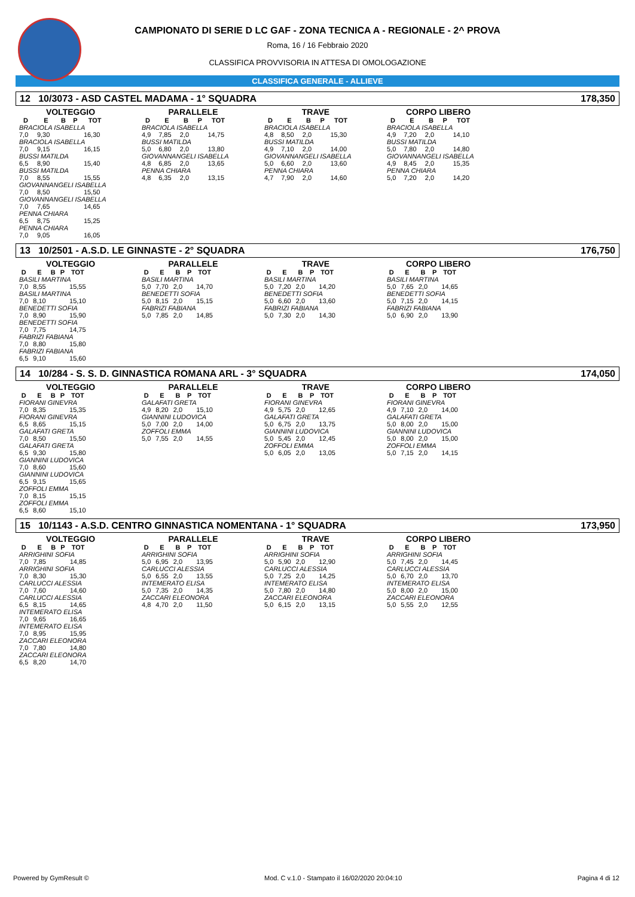CAMPIONATO DI SERIE D LC GAF - ZONA TECNICA A - REGIONALE - 2^ PROVA
Roma, 16 / 16 Febbraio 2020
CLASSIFICA PROVVISORIA IN ATTESA DI OMOLOGAZIONE
CLASSIFICA GENERALE - ALLIEVE
12 10/3073 - ASD CASTEL MADAMA - 1° SQUADRA 178,350
VOLTEGGIO
| D | E | B | P | TOT |
| --- | --- | --- | --- | --- |
| BRACIOLA ISABELLA | | | | |
| 7,0 | 9,30 | | | 16,30 |
| BRACIOLA ISABELLA | | | | |
| 7,0 | 9,15 | | | 16,15 |
| BUSSI MATILDA | | | | |
| 6,5 | 8,90 | | | 15,40 |
| BUSSI MATILDA | | | | |
| 7,0 | 8,55 | | | 15,55 |
| GIOVANNANGELI ISABELLA | | | | |
| 7,0 | 8,50 | | | 15,50 |
| GIOVANNANGELI ISABELLA | | | | |
| 7,0 | 7,65 | | | 14,65 |
| PENNA CHIARA | | | | |
| 6,5 | 8,75 | | | 15,25 |
| PENNA CHIARA | | | | |
| 7,0 | 9,05 | | | 16,05 |
PARALLELE
| D | E | B | P | TOT |
| --- | --- | --- | --- | --- |
| BRACIOLA ISABELLA | | | | |
| 4,9 | 7,85 | 2,0 | | 14,75 |
| BUSSI MATILDA | | | | |
| 5,0 | 6,80 | 2,0 | | 13,80 |
| GIOVANNANGELI ISABELLA | | | | |
| 4,8 | 6,85 | 2,0 | | 13,65 |
| PENNA CHIARA | | | | |
| 4,8 | 6,35 | 2,0 | | 13,15 |
TRAVE
| D | E | B | P | TOT |
| --- | --- | --- | --- | --- |
| BRACIOLA ISABELLA | | | | |
| 4,8 | 8,50 | 2,0 | | 15,30 |
| BUSSI MATILDA | | | | |
| 4,9 | 7,10 | 2,0 | | 14,00 |
| GIOVANNANGELI ISABELLA | | | | |
| 5,0 | 6,60 | 2,0 | | 13,60 |
| PENNA CHIARA | | | | |
| 4,7 | 7,90 | 2,0 | | 14,60 |
CORPO LIBERO
| D | E | B | P | TOT |
| --- | --- | --- | --- | --- |
| BRACIOLA ISABELLA | | | | |
| 4,9 | 7,20 | 2,0 | | 14,10 |
| BUSSI MATILDA | | | | |
| 5,0 | 7,80 | 2,0 | | 14,80 |
| GIOVANNANGELI ISABELLA | | | | |
| 4,9 | 8,45 | 2,0 | | 15,35 |
| PENNA CHIARA | | | | |
| 5,0 | 7,20 | 2,0 | | 14,20 |
13 10/2501 - A.S.D. LE GINNASTE - 2° SQUADRA 176,750
VOLTEGGIO
| D | E | B | P | TOT |
| --- | --- | --- | --- | --- |
| BASILI MARTINA | | | | |
| 7,0 | 8,55 | | | 15,55 |
| BASILI MARTINA | | | | |
| 7,0 | 8,10 | | | 15,10 |
| BENEDETTI SOFIA | | | | |
| 7,0 | 8,90 | | | 15,90 |
| BENEDETTI SOFIA | | | | |
| 7,0 | 7,75 | | | 14,75 |
| FABRIZI FABIANA | | | | |
| 7,0 | 8,80 | | | 15,80 |
| FABRIZI FABIANA | | | | |
| 6,5 | 9,10 | | | 15,60 |
PARALLELE
| D | E | B | P | TOT |
| --- | --- | --- | --- | --- |
| BASILI MARTINA | | | | |
| 5,0 | 7,70 | 2,0 | | 14,70 |
| BENEDETTI SOFIA | | | | |
| 5,0 | 8,15 | 2,0 | | 15,15 |
| FABRIZI FABIANA | | | | |
| 5,0 | 7,85 | 2,0 | | 14,85 |
TRAVE
| D | E | B | P | TOT |
| --- | --- | --- | --- | --- |
| BASILI MARTINA | | | | |
| 5,0 | 7,20 | 2,0 | | 14,20 |
| BENEDETTI SOFIA | | | | |
| 5,0 | 6,60 | 2,0 | | 13,60 |
| FABRIZI FABIANA | | | | |
| 5,0 | 7,30 | 2,0 | | 14,30 |
CORPO LIBERO
| D | E | B | P | TOT |
| --- | --- | --- | --- | --- |
| BASILI MARTINA | | | | |
| 5,0 | 7,65 | 2,0 | | 14,65 |
| BENEDETTI SOFIA | | | | |
| 5,0 | 7,15 | 2,0 | | 14,15 |
| FABRIZI FABIANA | | | | |
| 5,0 | 6,90 | 2,0 | | 13,90 |
14 10/284 - S. S. D. GINNASTICA ROMANA ARL - 3° SQUADRA 174,050
VOLTEGGIO
| D | E | B | P | TOT |
| --- | --- | --- | --- | --- |
| FIORANI GINEVRA | | | | |
| 7,0 | 8,35 | | | 15,35 |
| FIORANI GINEVRA | | | | |
| 6,5 | 8,65 | | | 15,15 |
| GALAFATI GRETA | | | | |
| 7,0 | 8,50 | | | 15,50 |
| GALAFATI GRETA | | | | |
| 6,5 | 9,30 | | | 15,80 |
| GIANNINI LUDOVICA | | | | |
| 7,0 | 8,60 | | | 15,60 |
| GIANNINI LUDOVICA | | | | |
| 6,5 | 9,15 | | | 15,65 |
| ZOFFOLI EMMA | | | | |
| 7,0 | 8,15 | | | 15,15 |
| ZOFFOLI EMMA | | | | |
| 6,5 | 8,60 | | | 15,10 |
PARALLELE
| D | E | B | P | TOT |
| --- | --- | --- | --- | --- |
| GALAFATI GRETA | | | | |
| 4,9 | 8,20 | 2,0 | | 15,10 |
| GIANNINI LUDOVICA | | | | |
| 5,0 | 7,00 | 2,0 | | 14,00 |
| ZOFFOLI EMMA | | | | |
| 5,0 | 7,55 | 2,0 | | 14,55 |
TRAVE
| D | E | B | P | TOT |
| --- | --- | --- | --- | --- |
| FIORANI GINEVRA | | | | |
| 4,9 | 5,75 | 2,0 | | 12,65 |
| GALAFATI GRETA | | | | |
| 5,0 | 6,75 | 2,0 | | 13,75 |
| GIANNINI LUDOVICA | | | | |
| 5,0 | 5,45 | 2,0 | | 12,45 |
| ZOFFOLI EMMA | | | | |
| 5,0 | 6,05 | 2,0 | | 13,05 |
CORPO LIBERO
| D | E | B | P | TOT |
| --- | --- | --- | --- | --- |
| FIORANI GINEVRA | | | | |
| 4,9 | 7,10 | 2,0 | | 14,00 |
| GALAFATI GRETA | | | | |
| 5,0 | 8,00 | 2,0 | | 15,00 |
| GIANNINI LUDOVICA | | | | |
| 5,0 | 8,00 | 2,0 | | 15,00 |
| ZOFFOLI EMMA | | | | |
| 5,0 | 7,15 | 2,0 | | 14,15 |
15 10/1143 - A.S.D. CENTRO GINNASTICA NOMENTANA - 1° SQUADRA 173,950
VOLTEGGIO
| D | E | B | P | TOT |
| --- | --- | --- | --- | --- |
| ARRIGHINI SOFIA | | | | |
| 7,0 | 7,85 | | | 14,85 |
| ARRIGHINI SOFIA | | | | |
| 7,0 | 8,30 | | | 15,30 |
| CARLUCCI ALESSIA | | | | |
| 7,0 | 7,60 | | | 14,60 |
| CARLUCCI ALESSIA | | | | |
| 6,5 | 8,15 | | | 14,65 |
| INTEMERATO ELISA | | | | |
| 7,0 | 9,65 | | | 16,65 |
| INTEMERATO ELISA | | | | |
| 7,0 | 8,95 | | | 15,95 |
| ZACCARI ELEONORA | | | | |
| 7,0 | 7,80 | | | 14,80 |
| ZACCARI ELEONORA | | | | |
| 6,5 | 8,20 | | | 14,70 |
PARALLELE
| D | E | B | P | TOT |
| --- | --- | --- | --- | --- |
| ARRIGHINI SOFIA | | | | |
| 5,0 | 6,95 | 2,0 | | 13,95 |
| CARLUCCI ALESSIA | | | | |
| 5,0 | 6,55 | 2,0 | | 13,55 |
| INTEMERATO ELISA | | | | |
| 5,0 | 7,35 | 2,0 | | 14,35 |
| ZACCARI ELEONORA | | | | |
| 4,8 | 4,70 | 2,0 | | 11,50 |
TRAVE
| D | E | B | P | TOT |
| --- | --- | --- | --- | --- |
| ARRIGHINI SOFIA | | | | |
| 5,0 | 5,90 | 2,0 | | 12,90 |
| CARLUCCI ALESSIA | | | | |
| 5,0 | 7,25 | 2,0 | | 14,25 |
| INTEMERATO ELISA | | | | |
| 5,0 | 7,80 | 2,0 | | 14,80 |
| ZACCARI ELEONORA | | | | |
| 5,0 | 6,15 | 2,0 | | 13,15 |
CORPO LIBERO
| D | E | B | P | TOT |
| --- | --- | --- | --- | --- |
| ARRIGHINI SOFIA | | | | |
| 5,0 | 7,45 | 2,0 | | 14,45 |
| CARLUCCI ALESSIA | | | | |
| 5,0 | 6,70 | 2,0 | | 13,70 |
| INTEMERATO ELISA | | | | |
| 5,0 | 8,00 | 2,0 | | 15,00 |
| ZACCARI ELEONORA | | | | |
| 5,0 | 5,55 | 2,0 | | 12,55 |
Powered by GymResult © Mod. C v.1.0 - Stampato il 16/02/2020 20:04:10 Pagina 4 di 12